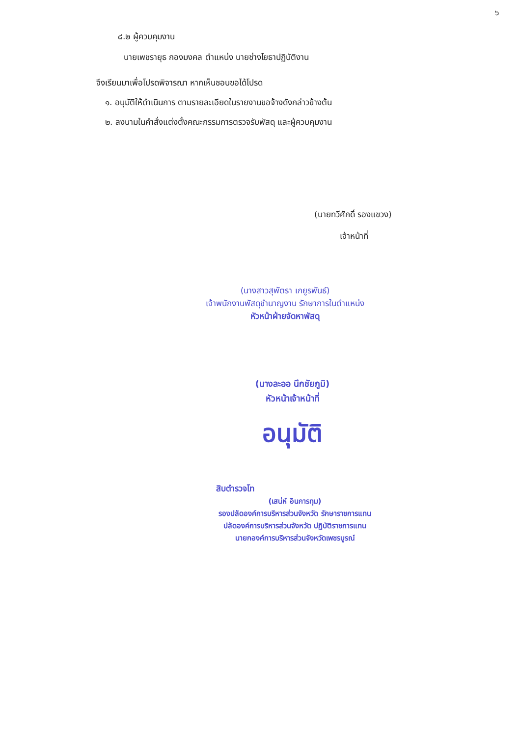๖
๘.๒ ผู้ควบคุมงาน
นายเพชรายุธ กองมงคล ตำแหน่ง นายช่างโยธาปฏิบัติงาน
จึงเรียนมาเพื่อโปรดพิจารณา หากเห็นชอบขอได้โปรด
๑. อนุมัติให้ดำเนินการ ตามรายละเอียดในรายงานขอจ้างดังกล่าวข้างต้น
๒. ลงนามในคำสั่งแต่งตั้งคณะกรรมการตรวจรับพัสดุ และผู้ควบคุมงาน
(นายทวีศักดิ์ รองแขวง)
เจ้าหน้าที่
(นางสาวสุพัตรา เกยูรพันธ์)
เจ้าพนักงานพัสดุชำนาญงาน รักษาการในตำแหน่ง
หัวหน้าฝ่ายจัดหาพัสดุ
(นางละออ นึกชัยภูมิ)
หัวหน้าเจ้าหน้าที่
อนุมัติ
สิบตำรวจโท
(เสน่ห์ อินการทุม)
รองปลัดองค์การบริหารส่วนจังหวัด รักษาราชการแทน
ปลัดองค์การบริหารส่วนจังหวัด ปฏิบัติราชการแทน
นายกองค์การบริหารส่วนจังหวัดเพชรบูรณ์